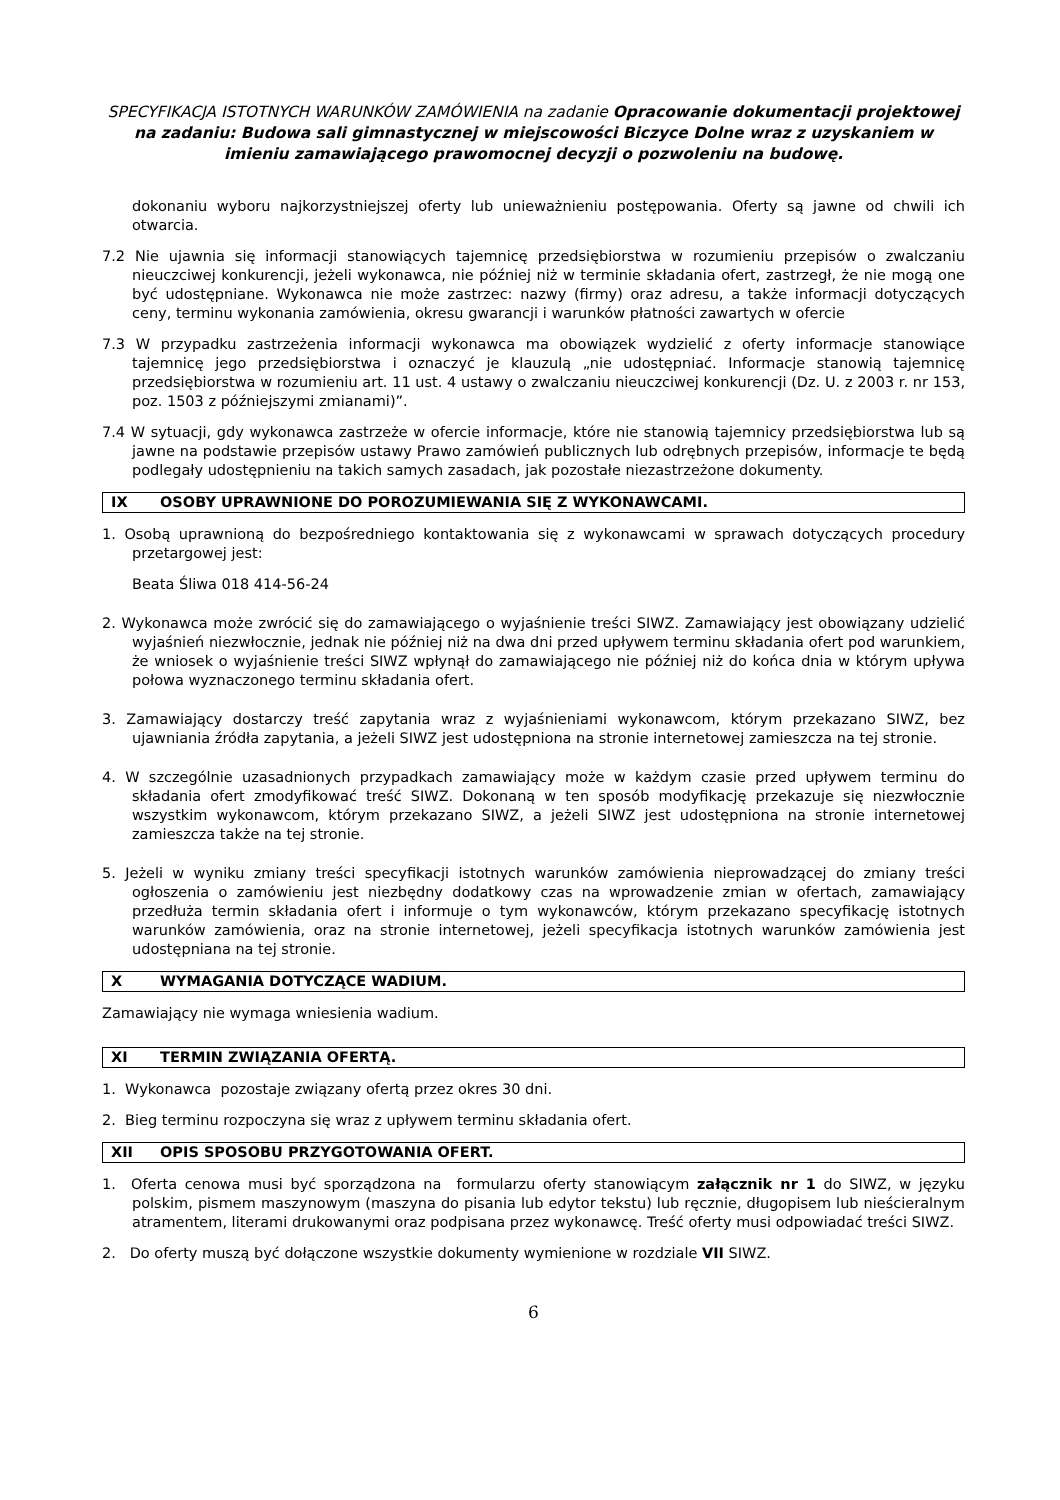SPECYFIKACJA ISTOTNYCH WARUNKÓW ZAMÓWIENIA na zadanie Opracowanie dokumentacji projektowej na zadaniu: Budowa sali gimnastycznej w miejscowości Biczyce Dolne wraz z uzyskaniem w imieniu zamawiającego prawomocnej decyzji o pozwoleniu na budowę.
dokonaniu wyboru najkorzystniejszej oferty lub unieważnieniu postępowania. Oferty są jawne od chwili ich otwarcia.
7.2 Nie ujawnia się informacji stanowiących tajemnicę przedsiębiorstwa w rozumieniu przepisów o zwalczaniu nieuczciwej konkurencji, jeżeli wykonawca, nie później niż w terminie składania ofert, zastrzegł, że nie mogą one być udostępniane. Wykonawca nie może zastrzec: nazwy (firmy) oraz adresu, a także informacji dotyczących ceny, terminu wykonania zamówienia, okresu gwarancji i warunków płatności zawartych w ofercie
7.3 W przypadku zastrzeżenia informacji wykonawca ma obowiązek wydzielić z oferty informacje stanowiące tajemnicę jego przedsiębiorstwa i oznaczyć je klauzulą „nie udostępniać. Informacje stanowią tajemnicę przedsiębiorstwa w rozumieniu art. 11 ust. 4 ustawy o zwalczaniu nieuczciwej konkurencji (Dz. U. z 2003 r. nr 153, poz. 1503 z późniejszymi zmianami)”.
7.4 W sytuacji, gdy wykonawca zastrzeże w ofercie informacje, które nie stanowią tajemnicy przedsiębiorstwa lub są jawne na podstawie przepisów ustawy Prawo zamówień publicznych lub odrębnych przepisów, informacje te będą podlegały udostępnieniu na takich samych zasadach, jak pozostałe niezastrzeżone dokumenty.
IX OSOBY UPRAWNIONE DO POROZUMIEWANIA SIĘ Z WYKONAWCAMI.
1. Osobą uprawnioną do bezpośredniego kontaktowania się z wykonawcami w sprawach dotyczących procedury przetargowej jest:
Beata Śliwa 018 414-56-24
2. Wykonawca może zwrócić się do zamawiającego o wyjaśnienie treści SIWZ. Zamawiający jest obowiązany udzielić wyjaśnień niezwłocznie, jednak nie później niż na dwa dni przed upływem terminu składania ofert pod warunkiem, że wniosek o wyjaśnienie treści SIWZ wpłynął do zamawiającego nie później niż do końca dnia w którym upływa połowa wyznaczonego terminu składania ofert.
3. Zamawiający dostarczy treść zapytania wraz z wyjaśnieniami wykonawcom, którym przekazano SIWZ, bez ujawniania źródła zapytania, a jeżeli SIWZ jest udostępniona na stronie internetowej zamieszcza na tej stronie.
4. W szczególnie uzasadnionych przypadkach zamawiający może w każdym czasie przed upływem terminu do składania ofert zmodyfikować treść SIWZ. Dokonaną w ten sposób modyfikację przekazuje się niezwłocznie wszystkim wykonawcom, którym przekazano SIWZ, a jeżeli SIWZ jest udostępniona na stronie internetowej zamieszcza także na tej stronie.
5. Jeżeli w wyniku zmiany treści specyfikacji istotnych warunków zamówienia nieprowadzącej do zmiany treści ogłoszenia o zamówieniu jest niezbędny dodatkowy czas na wprowadzenie zmian w ofertach, zamawiający przedłuża termin składania ofert i informuje o tym wykonawców, którym przekazano specyfikację istotnych warunków zamówienia, oraz na stronie internetowej, jeżeli specyfikacja istotnych warunków zamówienia jest udostępniana na tej stronie.
X WYMAGANIA DOTYCZĄCE WADIUM.
Zamawiający nie wymaga wniesienia wadium.
XI TERMIN ZWIĄZANIA OFERTĄ.
1. Wykonawca pozostaje związany ofertą przez okres 30 dni.
2. Bieg terminu rozpoczyna się wraz z upływem terminu składania ofert.
XII OPIS SPOSOBU PRZYGOTOWANIA OFERT.
1. Oferta cenowa musi być sporządzona na formularzu oferty stanowiącym załącznik nr 1 do SIWZ, w języku polskim, pismem maszynowym (maszyna do pisania lub edytor tekstu) lub ręcznie, długopisem lub nieścieralnym atramentem, literami drukowanymi oraz podpisana przez wykonawcę. Treść oferty musi odpowiadać treści SIWZ.
2. Do oferty muszą być dołączone wszystkie dokumenty wymienione w rozdziale VII SIWZ.
6